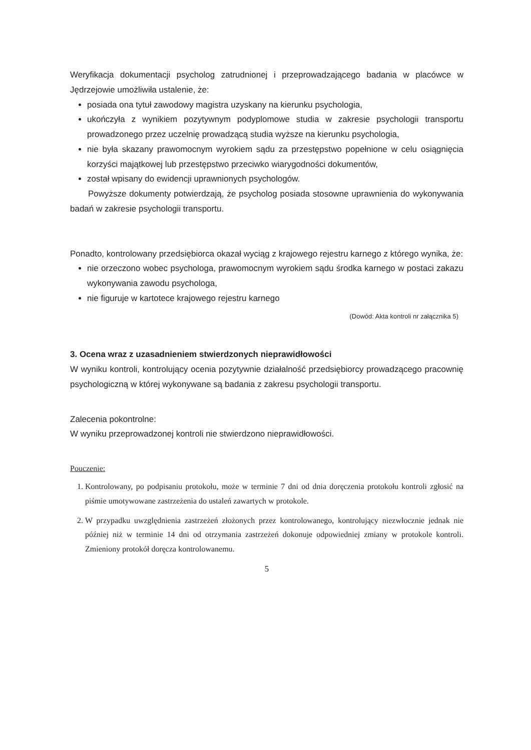Weryfikacja dokumentacji psycholog zatrudnionej i przeprowadzającego badania w placówce w Jędrzejowie umożliwiła ustalenie, że:
posiada ona tytuł zawodowy magistra uzyskany na kierunku psychologia,
ukończyła z wynikiem pozytywnym podyplomowe studia w zakresie psychologii transportu prowadzonego przez uczelnię prowadzącą studia wyższe na kierunku psychologia,
nie była skazany prawomocnym wyrokiem sądu za przestępstwo popełnione w celu osiągnięcia korzyści majątkowej lub przestępstwo przeciwko wiarygodności dokumentów,
został wpisany do ewidencji uprawnionych psychologów.
Powyższe dokumenty potwierdzają, że psycholog posiada stosowne uprawnienia do wykonywania badań w zakresie psychologii transportu.
Ponadto, kontrolowany przedsiębiorca okazał wyciąg z krajowego rejestru karnego z którego wynika, że:
nie orzeczono wobec psychologa, prawomocnym wyrokiem sądu środka karnego w postaci zakazu wykonywania zawodu psychologa,
nie figuruje w kartotece krajowego rejestru karnego
(Dowód: Akta kontroli nr załącznika 5)
3. Ocena wraz z uzasadnieniem stwierdzonych nieprawidłowości
W wyniku kontroli, kontrolujący ocenia pozytywnie działalność przedsiębiorcy prowadzącego pracownię psychologiczną w której wykonywane są badania z zakresu psychologii transportu.
Zalecenia pokontrolne:
W wyniku przeprowadzonej kontroli nie stwierdzono nieprawidłowości.
Pouczenie:
1. Kontrolowany, po podpisaniu protokołu, może w terminie 7 dni od dnia doręczenia protokołu kontroli zgłosić na piśmie umotywowane zastrzeżenia do ustaleń zawartych w protokole.
2. W przypadku uwzględnienia zastrzeżeń złożonych przez kontrolowanego, kontrolujący niezwłocznie jednak nie później niż w terminie 14 dni od otrzymania zastrzeżeń dokonuje odpowiedniej zmiany w protokole kontroli. Zmieniony protokół doręcza kontrolowanemu.
5